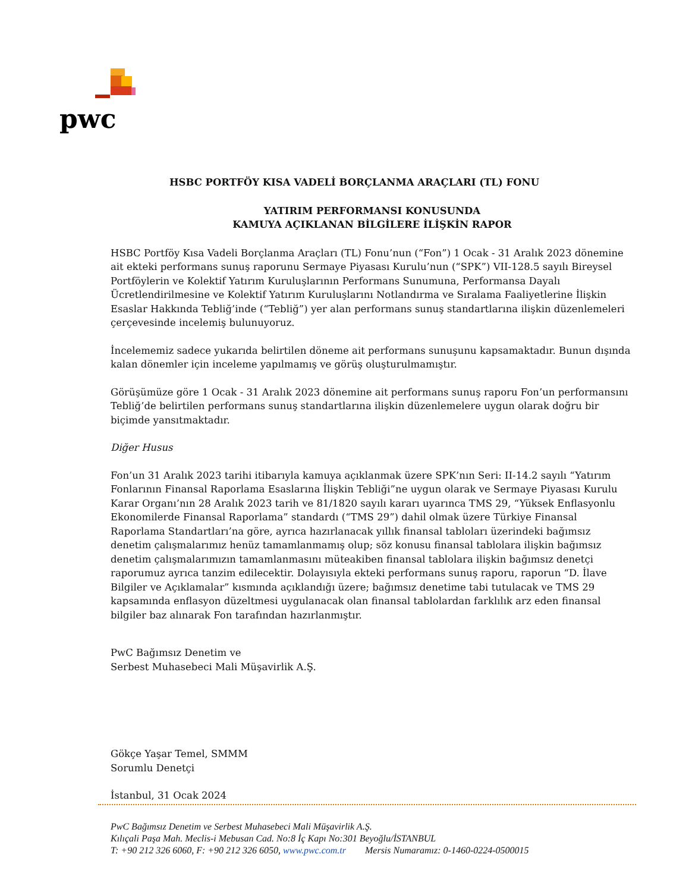pwc
HSBC PORTFÖY KISA VADELİ BORÇLANMA ARAÇLARI (TL) FONU
YATIRIM PERFORMANSI KONUSUNDA
KAMUYA AÇIKLANAN BİLGİLERE İLİŞKİN RAPOR
HSBC Portföy Kısa Vadeli Borçlanma Araçları (TL) Fonu’nun (“Fon”) 1 Ocak - 31 Aralık 2023 dönemine ait ekteki performans sunuş raporunu Sermaye Piyasası Kurulu’nun (“SPK”) VII-128.5 sayılı Bireysel Portföylerin ve Kolektif Yatırım Kuruluşlarının Performans Sunumuna, Performansa Dayalı Ücretlendirilmesine ve Kolektif Yatırım Kuruluşlarını Notlandırma ve Sıralama Faaliyetlerine İlişkin Esaslar Hakkında Tebliğ’inde (“Tebliğ”) yer alan performans sunuş standartlarına ilişkin düzenlemeleri çerçevesinde incelemiş bulunuyoruz.
İncelememiz sadece yukarıda belirtilen döneme ait performans sunuşunu kapsamaktadır. Bunun dışında kalan dönemler için inceleme yapılmamış ve görüş oluşturulmamıştır.
Görüşümüze göre 1 Ocak - 31 Aralık 2023 dönemine ait performans sunuş raporu Fon’un performansını Tebliğ’de belirtilen performans sunuş standartlarına ilişkin düzenlemelere uygun olarak doğru bir biçimde yansıtmaktadır.
Diğer Husus
Fon’un 31 Aralık 2023 tarihi itibarıyla kamuya açıklanmak üzere SPK’nın Seri: II-14.2 sayılı “Yatırım Fonlarının Finansal Raporlama Esaslarına İlişkin Tebliği”ne uygun olarak ve Sermaye Piyasası Kurulu Karar Organı’nın 28 Aralık 2023 tarih ve 81/1820 sayılı kararı uyarınca TMS 29, “Yüksek Enflasyonlu Ekonomilerde Finansal Raporlama” standardı (“TMS 29”) dahil olmak üzere Türkiye Finansal Raporlama Standartları’na göre, ayrıca hazırlanacak yıllık finansal tabloları üzerindeki bağımsız denetim çalışmalarımız henüz tamamlanmamış olup; söz konusu finansal tablolara ilişkin bağımsız denetim çalışmalarımızın tamamlanmasını müteakiben finansal tablolara ilişkin bağımsız denetçi raporumuz ayrıca tanzim edilecektir. Dolayısıyla ekteki performans sunuş raporu, raporun “D. İlave Bilgiler ve Açıklamalar” kısmında açıklandığı üzere; bağımsız denetime tabi tutulacak ve TMS 29 kapsamında enflasyon düzeltmesi uygulanacak olan finansal tablolardan farklılık arz eden finansal bilgiler baz alınarak Fon tarafından hazırlanmıştır.
PwC Bağımsız Denetim ve
Serbest Muhasebeci Mali Müşavirlik A.Ş.
Gökçe Yaşar Temel, SMMM
Sorumlu Denetçi
İstanbul, 31 Ocak 2024
PwC Bağımsız Denetim ve Serbest Muhasebeci Mali Müşavirlik A.Ş.
Kılıçali Paşa Mah. Meclis-i Mebusan Cad. No:8 İç Kapı No:301 Beyoğlu/İSTANBUL
T: +90 212 326 6060, F: +90 212 326 6050, www.pwc.com.tr Mersis Numaramız: 0-1460-0224-0500015